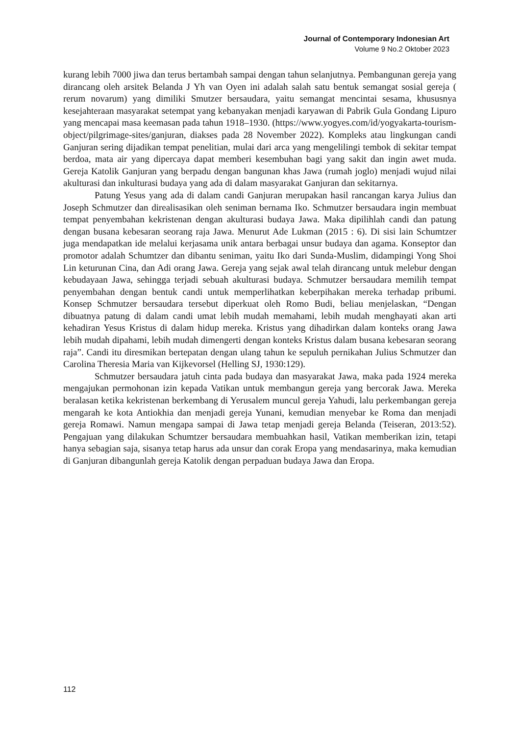Journal of Contemporary Indonesian Art
Volume 9 No.2 Oktober 2023
kurang lebih 7000 jiwa dan terus bertambah sampai dengan tahun selanjutnya. Pembangunan gereja yang dirancang oleh arsitek Belanda J Yh van Oyen ini adalah salah satu bentuk semangat sosial gereja ( rerum novarum) yang dimiliki Smutzer bersaudara, yaitu semangat mencintai sesama, khususnya kesejahteraan masyarakat setempat yang kebanyakan menjadi karyawan di Pabrik Gula Gondang Lipuro yang mencapai masa keemasan pada tahun 1918–1930. (https://www.yogyes.com/id/yogyakarta-tourism-object/pilgrimage-sites/ganjuran, diakses pada 28 November 2022). Kompleks atau lingkungan candi Ganjuran sering dijadikan tempat penelitian, mulai dari arca yang mengelilingi tembok di sekitar tempat berdoa, mata air yang dipercaya dapat memberi kesembuhan bagi yang sakit dan ingin awet muda. Gereja Katolik Ganjuran yang berpadu dengan bangunan khas Jawa (rumah joglo) menjadi wujud nilai akulturasi dan inkulturasi budaya yang ada di dalam masyarakat Ganjuran dan sekitarnya.
Patung Yesus yang ada di dalam candi Ganjuran merupakan hasil rancangan karya Julius dan Joseph Schmutzer dan direalisasikan oleh seniman bernama Iko. Schmutzer bersaudara ingin membuat tempat penyembahan kekristenan dengan akulturasi budaya Jawa. Maka dipilihlah candi dan patung dengan busana kebesaran seorang raja Jawa. Menurut Ade Lukman (2015 : 6). Di sisi lain Schumtzer juga mendapatkan ide melalui kerjasama unik antara berbagai unsur budaya dan agama. Konseptor dan promotor adalah Schumtzer dan dibantu seniman, yaitu Iko dari Sunda-Muslim, didampingi Yong Shoi Lin keturunan Cina, dan Adi orang Jawa. Gereja yang sejak awal telah dirancang untuk melebur dengan kebudayaan Jawa, sehingga terjadi sebuah akulturasi budaya. Schmutzer bersaudara memilih tempat penyembahan dengan bentuk candi untuk memperlihatkan keberpihakan mereka terhadap pribumi. Konsep Schmutzer bersaudara tersebut diperkuat oleh Romo Budi, beliau menjelaskan, “Dengan dibuatnya patung di dalam candi umat lebih mudah memahami, lebih mudah menghayati akan arti kehadiran Yesus Kristus di dalam hidup mereka. Kristus yang dihadirkan dalam konteks orang Jawa lebih mudah dipahami, lebih mudah dimengerti dengan konteks Kristus dalam busana kebesaran seorang raja”. Candi itu diresmikan bertepatan dengan ulang tahun ke sepuluh pernikahan Julius Schmutzer dan Carolina Theresia Maria van Kijkevorsel (Helling SJ, 1930:129).
Schmutzer bersaudara jatuh cinta pada budaya dan masyarakat Jawa, maka pada 1924 mereka mengajukan permohonan izin kepada Vatikan untuk membangun gereja yang bercorak Jawa. Mereka beralasan ketika kekristenan berkembang di Yerusalem muncul gereja Yahudi, lalu perkembangan gereja mengarah ke kota Antiokhia dan menjadi gereja Yunani, kemudian menyebar ke Roma dan menjadi gereja Romawi. Namun mengapa sampai di Jawa tetap menjadi gereja Belanda (Teiseran, 2013:52). Pengajuan yang dilakukan Schumtzer bersaudara membuahkan hasil, Vatikan memberikan izin, tetapi hanya sebagian saja, sisanya tetap harus ada unsur dan corak Eropa yang mendasarinya, maka kemudian di Ganjuran dibangunlah gereja Katolik dengan perpaduan budaya Jawa dan Eropa.
112